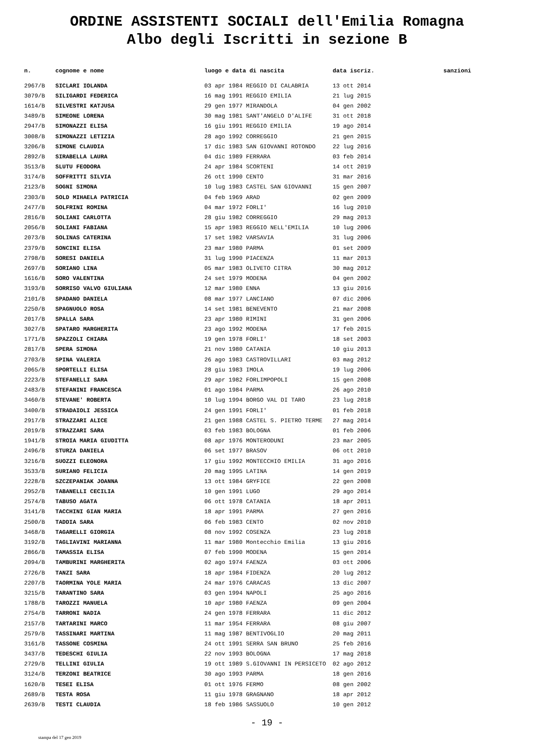ORDINE ASSISTENTI SOCIALI dell'Emilia Romagna
Albo degli Iscritti in sezione B
| n. | cognome e nome | luogo e data di nascita | data iscriz. | sanzioni |
| --- | --- | --- | --- | --- |
| 2967/B | SICLARI IOLANDA | 03 apr 1984 REGGIO DI CALABRIA | 13 ott 2014 | |
| 3079/B | SILIGARDI FEDERICA | 16 mag 1991 REGGIO EMILIA | 21 lug 2015 | |
| 1614/B | SILVESTRI KATJUSA | 29 gen 1977 MIRANDOLA | 04 gen 2002 | |
| 3489/B | SIMEONE LORENA | 30 mag 1981 SANT'ANGELO D'ALIFE | 31 ott 2018 | |
| 2947/B | SIMONAZZI ELISA | 16 giu 1991 REGGIO EMILIA | 19 ago 2014 | |
| 3008/B | SIMONAZZI LETIZIA | 28 ago 1992 CORREGGIO | 21 gen 2015 | |
| 3206/B | SIMONE CLAUDIA | 17 dic 1983 SAN GIOVANNI ROTONDO | 22 lug 2016 | |
| 2892/B | SIRABELLA LAURA | 04 dic 1989 FERRARA | 03 feb 2014 | |
| 3513/B | SLUTU FEODORA | 24 apr 1984 SCORTENI | 14 ott 2019 | |
| 3174/B | SOFFRITTI SILVIA | 26 ott 1990 CENTO | 31 mar 2016 | |
| 2123/B | SOGNI SIMONA | 10 lug 1983 CASTEL SAN GIOVANNI | 15 gen 2007 | |
| 2303/B | SOLD MIHAELA PATRICIA | 04 feb 1969 ARAD | 02 gen 2009 | |
| 2477/B | SOLFRINI ROMINA | 04 mar 1972 FORLI' | 16 lug 2010 | |
| 2816/B | SOLIANI CARLOTTA | 28 giu 1982 CORREGGIO | 29 mag 2013 | |
| 2056/B | SOLIANI FABIANA | 15 apr 1983 REGGIO NELL'EMILIA | 10 lug 2006 | |
| 2073/B | SOLINAS CATERINA | 17 set 1982 VARSAVIA | 31 lug 2006 | |
| 2379/B | SONCINI ELISA | 23 mar 1980 PARMA | 01 set 2009 | |
| 2798/B | SORESI DANIELA | 31 lug 1990 PIACENZA | 11 mar 2013 | |
| 2697/B | SORIANO LINA | 05 mar 1983 OLIVETO CITRA | 30 mag 2012 | |
| 1616/B | SORO VALENTINA | 24 set 1979 MODENA | 04 gen 2002 | |
| 3193/B | SORRISO VALVO GIULIANA | 12 mar 1980 ENNA | 13 giu 2016 | |
| 2101/B | SPADANO DANIELA | 08 mar 1977 LANCIANO | 07 dic 2006 | |
| 2250/B | SPAGNUOLO ROSA | 14 set 1981 BENEVENTO | 21 mar 2008 | |
| 2017/B | SPALLA SARA | 23 apr 1980 RIMINI | 31 gen 2006 | |
| 3027/B | SPATARO MARGHERITA | 23 ago 1992 MODENA | 17 feb 2015 | |
| 1771/B | SPAZZOLI CHIARA | 19 gen 1978 FORLI' | 18 set 2003 | |
| 2817/B | SPERA SIMONA | 21 nov 1980 CATANIA | 10 giu 2013 | |
| 2703/B | SPINA VALERIA | 26 ago 1983 CASTROVILLARI | 03 mag 2012 | |
| 2065/B | SPORTELLI ELISA | 28 giu 1983 IMOLA | 19 lug 2006 | |
| 2223/B | STEFANELLI SARA | 29 apr 1982 FORLIMPOPOLI | 15 gen 2008 | |
| 2483/B | STEFANINI FRANCESCA | 01 ago 1984 PARMA | 26 ago 2010 | |
| 3460/B | STEVANE' ROBERTA | 10 lug 1994 BORGO VAL DI TARO | 23 lug 2018 | |
| 3400/B | STRADAIOLI JESSICA | 24 gen 1991 FORLI' | 01 feb 2018 | |
| 2917/B | STRAZZARI ALICE | 21 gen 1988 CASTEL S. PIETRO TERME | 27 mag 2014 | |
| 2019/B | STRAZZARI SARA | 03 feb 1983 BOLOGNA | 01 feb 2006 | |
| 1941/B | STROIA MARIA GIUDITTA | 08 apr 1976 MONTERODUNI | 23 mar 2005 | |
| 2496/B | STURZA DANIELA | 06 set 1977 BRASOV | 06 ott 2010 | |
| 3216/B | SUOZZI ELEONORA | 17 giu 1992 MONTECCHIO EMILIA | 31 ago 2016 | |
| 3533/B | SURIANO FELICIA | 20 mag 1995 LATINA | 14 gen 2019 | |
| 2228/B | SZCZEPANIAK JOANNA | 13 ott 1984 GRYFICE | 22 gen 2008 | |
| 2952/B | TABANELLI CECILIA | 10 gen 1991 LUGO | 29 ago 2014 | |
| 2574/B | TABUSO AGATA | 06 ott 1978 CATANIA | 18 apr 2011 | |
| 3141/B | TACCHINI GIAN MARIA | 18 apr 1991 PARMA | 27 gen 2016 | |
| 2500/B | TADDIA SARA | 06 feb 1983 CENTO | 02 nov 2010 | |
| 3468/B | TAGARELLI GIORGIA | 08 nov 1992 COSENZA | 23 lug 2018 | |
| 3192/B | TAGLIAVINI MARIANNA | 11 mar 1980 Montecchio Emilia | 13 giu 2016 | |
| 2866/B | TAMASSIA ELISA | 07 feb 1990 MODENA | 15 gen 2014 | |
| 2094/B | TAMBURINI MARGHERITA | 02 ago 1974 FAENZA | 03 ott 2006 | |
| 2726/B | TANZI SARA | 18 apr 1984 FIDENZA | 20 lug 2012 | |
| 2207/B | TAORMINA YOLE MARIA | 24 mar 1976 CARACAS | 13 dic 2007 | |
| 3215/B | TARANTINO SARA | 03 gen 1994 NAPOLI | 25 ago 2016 | |
| 1788/B | TAROZZI MANUELA | 10 apr 1980 FAENZA | 09 gen 2004 | |
| 2754/B | TARRONI NADIA | 24 gen 1978 FERRARA | 11 dic 2012 | |
| 2157/B | TARTARINI MARCO | 11 mar 1954 FERRARA | 08 giu 2007 | |
| 2579/B | TASSINARI MARTINA | 11 mag 1987 BENTIVOGLIO | 20 mag 2011 | |
| 3161/B | TASSONE COSMINA | 24 ott 1991 SERRA SAN BRUNO | 25 feb 2016 | |
| 3437/B | TEDESCHI GIULIA | 22 nov 1993 BOLOGNA | 17 mag 2018 | |
| 2729/B | TELLINI GIULIA | 19 ott 1989 S.GIOVANNI IN PERSICETO | 02 ago 2012 | |
| 3124/B | TERZONI BEATRICE | 30 ago 1993 PARMA | 18 gen 2016 | |
| 1620/B | TESEI ELISA | 01 ott 1976 FERMO | 08 gen 2002 | |
| 2689/B | TESTA ROSA | 11 giu 1978 GRAGNANO | 18 apr 2012 | |
| 2639/B | TESTI CLAUDIA | 18 feb 1986 SASSUOLO | 10 gen 2012 | |
- 19 -
stampa del 17 gen 2019